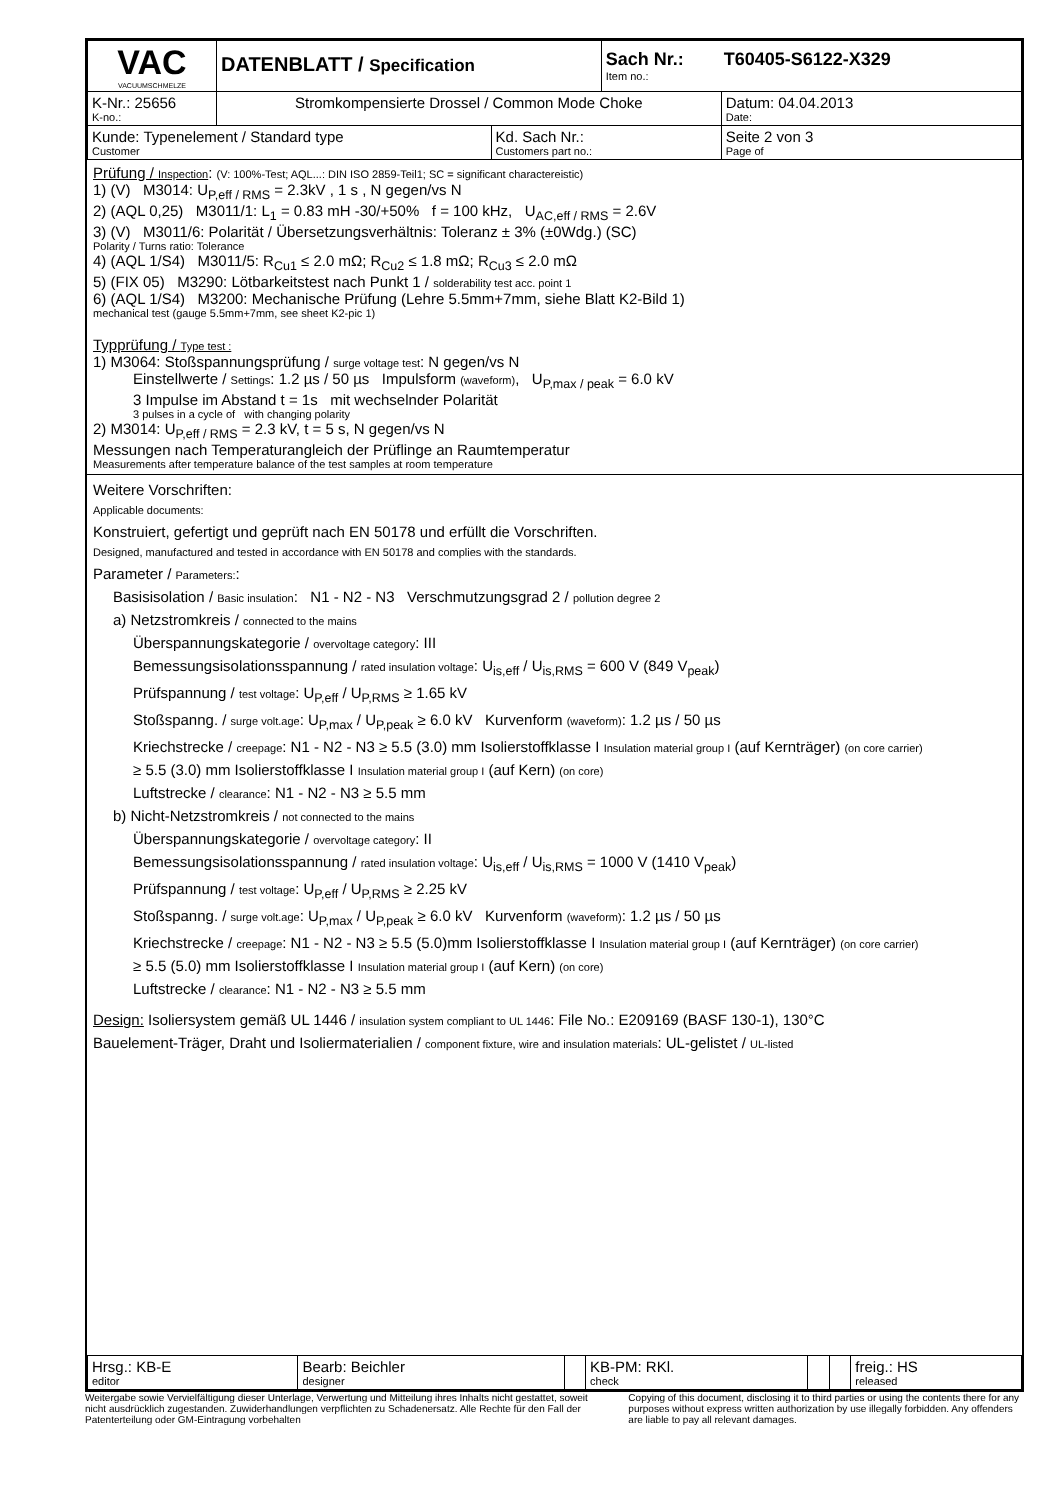| VAC VACUUMSCHMELZE | DATENBLATT / Specification | | Sach Nr.: T60405-S6122-X329 Item no.: | |
| K-Nr.: 25656 K-no.: | Stromkompensierte Drossel / Common Mode Choke | | | Datum: 04.04.2013 Date: |
| Kunde: Typenelement / Standard type Customer | | Kd. Sach Nr.: Customers part no.: | | Seite 2 von 3 Page of |
Prüfung / Inspection: (V: 100%-Test; AQL...: DIN ISO 2859-Teil1; SC = significant charactereistic)
1) (V) M3014: U<sub>P,eff / RMS</sub> = 2.3kV , 1 s , N gegen/vs N
2) (AQL 0,25) M3011/1: L<sub>1</sub> = 0.83 mH -30/+50% f = 100 kHz, U<sub>AC,eff / RMS</sub> = 2.6V
3) (V) M3011/6: Polarität / Übersetzungsverhältnis: Toleranz ± 3% (±0Wdg.) (SC)
Polarity / Turns ratio: Tolerance
4) (AQL 1/S4) M3011/5: R<sub>Cu1</sub> ≤ 2.0 mΩ; R<sub>Cu2</sub> ≤ 1.8 mΩ; R<sub>Cu3</sub> ≤ 2.0 mΩ
5) (FIX 05) M3290: Lötbarkeitstest nach Punkt 1 / solderability test acc. point 1
6) (AQL 1/S4) M3200: Mechanische Prüfung (Lehre 5.5mm+7mm, siehe Blatt K2-Bild 1)
mechanical test (gauge 5.5mm+7mm, see sheet K2-pic 1)
Typprüfung / Type test :
1) M3064: Stoßspannungsprüfung / surge voltage test: N gegen/vs N
Einstellwerte / Settings: 1.2 µs / 50 µs Impulsform (waveform), U<sub>P,max / peak</sub> = 6.0 kV
3 Impulse im Abstand t = 1s mit wechselnder Polarität
3 pulses in a cycle of with changing polarity
2) M3014: U<sub>P,eff / RMS</sub> = 2.3 kV, t = 5 s, N gegen/vs N
Messungen nach Temperaturangleich der Prüflinge an Raumtemperatur
Measurements after temperature balance of the test samples at room temperature
Weitere Vorschriften:
Applicable documents:
Konstruiert, gefertigt und geprüft nach EN 50178 und erfüllt die Vorschriften.
Designed, manufactured and tested in accordance with EN 50178 and complies with the standards.
Parameter / Parameters::
Basisisolation / Basic insulation: N1 - N2 - N3 Verschmutzungsgrad 2 / pollution degree 2
a) Netzstromkreis / connected to the mains
Überspannungskategorie / overvoltage category: III
Bemessungsisolationsspannung / rated insulation voltage: U<sub>is,eff</sub> / U<sub>is,RMS</sub> = 600 V (849 V<sub>peak</sub>)
Prüfspannung / test voltage: U<sub>P,eff</sub> / U<sub>P,RMS</sub> ≥ 1.65 kV
Stoßspanng. / surge volt.age: U<sub>P,max</sub> / U<sub>P,peak</sub> ≥ 6.0 kV Kurvenform (waveform): 1.2 µs / 50 µs
Kriechstrecke / creepage: N1 - N2 - N3 ≥ 5.5 (3.0) mm Isolierstoffklasse I Insulation material group I (auf Kernträger) (on core carrier)
≥ 5.5 (3.0) mm Isolierstoffklasse I Insulation material group I (auf Kern) (on core)
Luftstrecke / clearance: N1 - N2 - N3 ≥ 5.5 mm
b) Nicht-Netzstromkreis / not connected to the mains
Überspannungskategorie / overvoltage category: II
Bemessungsisolationsspannung / rated insulation voltage: U<sub>is,eff</sub> / U<sub>is,RMS</sub> = 1000 V (1410 V<sub>peak</sub>)
Prüfspannung / test voltage: U<sub>P,eff</sub> / U<sub>P,RMS</sub> ≥ 2.25 kV
Stoßspanng. / surge volt.age: U<sub>P,max</sub> / U<sub>P,peak</sub> ≥ 6.0 kV Kurvenform (waveform): 1.2 µs / 50 µs
Kriechstrecke / creepage: N1 - N2 - N3 ≥ 5.5 (5.0)mm Isolierstoffklasse I Insulation material group I (auf Kernträger) (on core carrier)
≥ 5.5 (5.0) mm Isolierstoffklasse I Insulation material group I (auf Kern) (on core)
Luftstrecke / clearance: N1 - N2 - N3 ≥ 5.5 mm
Design: Isoliersystem gemäß UL 1446 / insulation system compliant to UL 1446: File No.: E209169 (BASF 130-1), 130°C
Bauelement-Träger, Draht und Isoliermaterialien / component fixture, wire and insulation materials: UL-gelistet / UL-listed
| Hrsg.: KB-E editor | Bearb: Beichler designer | | KB-PM: RKl. check | | | freig.: HS released |
Weitergabe sowie Vervielfältigung dieser Unterlage, Verwertung und Mitteilung ihres Inhalts nicht gestattet, soweit nicht ausdrücklich zugestanden. Zuwiderhandlungen verpflichten zu Schadenersatz. Alle Rechte für den Fall der Patenterteilung oder GM-Eintragung vorbehalten
Copying of this document, disclosing it to third parties or using the contents there for any purposes without express written authorization by use illegally forbidden. Any offenders are liable to pay all relevant damages.